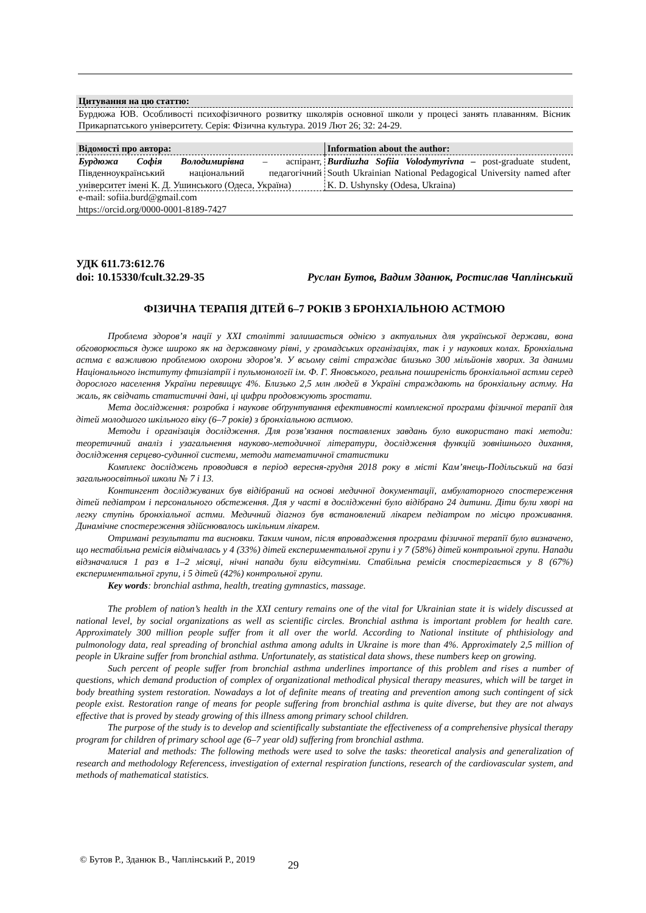Цитування на цю статтю:
Бурдюжа ЮВ. Особливості психофізичного розвитку школярів основної школи у процесі занять плаванням. Вісник Прикарпатського університету. Серія: Фізична культура. 2019 Лют 26; 32: 24-29.
| Відомості про автора: | Information about the author: |
| Бурдюжа Софія Володимирівна – аспірант, Південноукраїнський національний педагогічний університет імені К. Д. Ушинського (Одеса, Україна) | Burdiuzha Sofiia Volodymyrivna – post-graduate student, South Ukrainian National Pedagogical University named after K. D. Ushynsky (Odesa, Ukraina) |
| e-mail: sofiia.burd@gmail.com https://orcid.org/0000-0001-8189-7427 | |
УДК 611.73:612.76
doi: 10.15330/fcult.32.29-35 Руслан Бутов, Вадим Зданюк, Ростислав Чаплінський
ФІЗИЧНА ТЕРАПІЯ ДІТЕЙ 6–7 РОКІВ З БРОНХІАЛЬНОЮ АСТМОЮ
Проблема здоров’я нації у ХХІ столітті залишається однією з актуальних для української держави, вона обговорюється дуже широко як на державному рівні, у громадських організаціях, так і у наукових колах. Бронхіальна астма є важливою проблемою охорони здоров’я. У всьому світі страждає близько 300 мільйонів хворих. За даними Національного інституту фтизіатрії і пульмонології ім. Ф. Г. Яновського, реальна поширеність бронхіальної астми серед дорослого населення України перевищує 4%. Близько 2,5 млн людей в Україні страждають на бронхіальну астму. На жаль, як свідчать статистичні дані, ці цифри продовжують зростати.
Мета дослідження: розробка і наукове обґрунтування ефективності комплексної програми фізичної терапії для дітей молодшого шкільного віку (6–7 років) з бронхіальною астмою.
Методи і організація дослідження. Для розв’язання поставлених завдань було використано такі методи: теоретичний аналіз і узагальнення науково-методичної літератури, дослідження функцій зовнішнього дихання, дослідження серцево-судинної системи, методи математичної статистики
Комплекс досліджень проводився в період вересня-грудня 2018 року в місті Кам’янець-Подільський на базі загальноосвітньої школи № 7 і 13.
Контингент досліджуваних був відібраний на основі медичної документації, амбулаторного спостереження дітей педіатром і персонального обстеження. Для у часті в дослідженні було відібрано 24 дитини. Діти були хворі на легку ступінь бронхіальної астми. Медичний діагноз був встановлений лікарем педіатром по місцю проживання. Динамічне спостереження здійснювалось шкільним лікарем.
Отримані результати та висновки. Таким чином, після впровадження програми фізичної терапії було визначено, що нестабільна ремісія відмічалась у 4 (33%) дітей експериментальної групи і у 7 (58%) дітей контрольної групи. Напади відзначалися 1 раз в 1–2 місяці, нічні напади були відсутніми. Стабільна ремісія спостерігається у 8 (67%) експериментальної групи, і 5 дітей (42%) контрольної групи.
Key words: bronchial asthma, health, treating gymnastics, massage.
The problem of nation’s health in the XXI century remains one of the vital for Ukrainian state it is widely discussed at national level, by social organizations as well as scientific circles. Bronchial asthma is important problem for health care. Approximately 300 million people suffer from it all over the world. According to National institute of phthisiology and pulmonology data, real spreading of bronchial asthma among adults in Ukraine is more than 4%. Approximately 2,5 million of people in Ukraine suffer from bronchial asthma. Unfortunately, as statistical data shows, these numbers keep on growing.
Such percent of people suffer from bronchial asthma underlines importance of this problem and rises a number of questions, which demand production of complex of organizational methodical physical therapy measures, which will be target in body breathing system restoration. Nowadays a lot of definite means of treating and prevention among such contingent of sick people exist. Restoration range of means for people suffering from bronchial asthma is quite diverse, but they are not always effective that is proved by steady growing of this illness among primary school children.
The purpose of the study is to develop and scientifically substantiate the effectiveness of a comprehensive physical therapy program for children of primary school age (6–7 year old) suffering from bronchial asthma.
Material and methods: The following methods were used to solve the tasks: theoretical analysis and generalization of research and methodology Referencess, investigation of external respiration functions, research of the cardiovascular system, and methods of mathematical statistics.
© Бутов Р., Зданюк В., Чаплінський Р., 2019 29